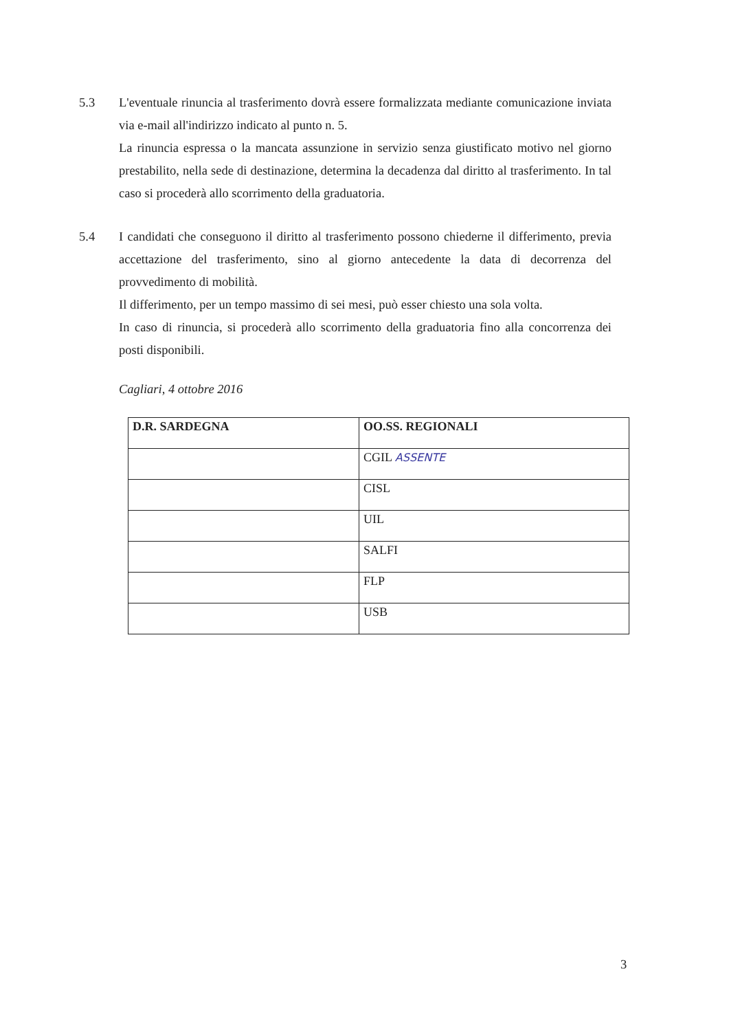5.3 L'eventuale rinuncia al trasferimento dovrà essere formalizzata mediante comunicazione inviata via e-mail all'indirizzo indicato al punto n. 5.
La rinuncia espressa o la mancata assunzione in servizio senza giustificato motivo nel giorno prestabilito, nella sede di destinazione, determina la decadenza dal diritto al trasferimento. In tal caso si procederà allo scorrimento della graduatoria.
5.4 I candidati che conseguono il diritto al trasferimento possono chiederne il differimento, previa accettazione del trasferimento, sino al giorno antecedente la data di decorrenza del provvedimento di mobilità.
Il differimento, per un tempo massimo di sei mesi, può esser chiesto una sola volta.
In caso di rinuncia, si procederà allo scorrimento della graduatoria fino alla concorrenza dei posti disponibili.
Cagliari, 4 ottobre 2016
| D.R. SARDEGNA | OO.SS. REGIONALI |
| --- | --- |
| | CGIL ASSENTE |
| | CISL |
| | UIL |
| | SALFI |
| | FLP |
| | USB |
3